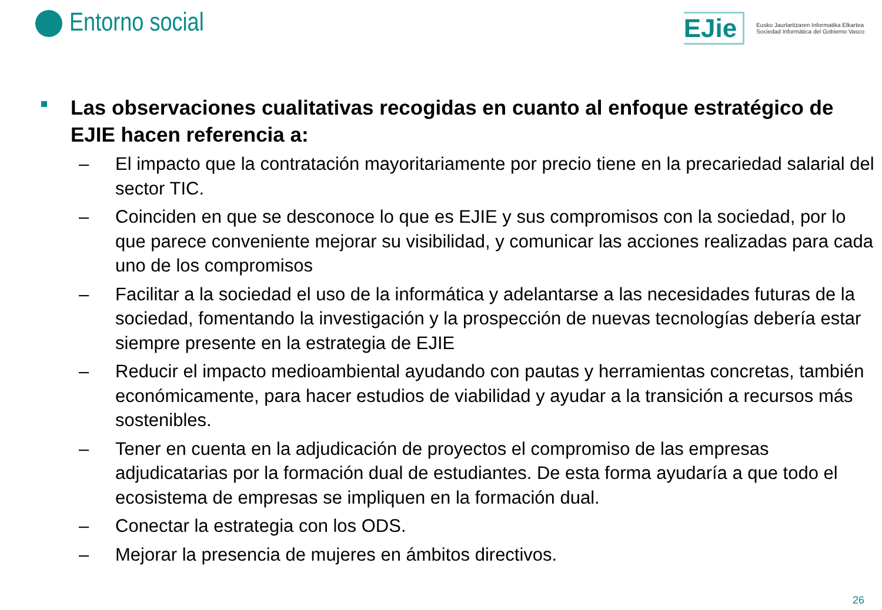Entorno social
EJie
Eusko Jaurlaritzaren Informatika Elkartea
Sociedad Informática del Gobierno Vasco
Las observaciones cualitativas recogidas en cuanto al enfoque estratégico de EJIE hacen referencia a:
– El impacto que la contratación mayoritariamente por precio tiene en la precariedad salarial del sector TIC.
– Coinciden en que se desconoce lo que es EJIE y sus compromisos con la sociedad, por lo que parece conveniente mejorar su visibilidad, y comunicar las acciones realizadas para cada uno de los compromisos
– Facilitar a la sociedad el uso de la informática y adelantarse a las necesidades futuras de la sociedad, fomentando la investigación y la prospección de nuevas tecnologías debería estar siempre presente en la estrategia de EJIE
– Reducir el impacto medioambiental ayudando con pautas y herramientas concretas, también económicamente, para hacer estudios de viabilidad y ayudar a la transición a recursos más sostenibles.
– Tener en cuenta en la adjudicación de proyectos el compromiso de las empresas adjudicatarias por la formación dual de estudiantes. De esta forma ayudaría a que todo el ecosistema de empresas se impliquen en la formación dual.
– Conectar la estrategia con los ODS.
– Mejorar la presencia de mujeres en ámbitos directivos.
26